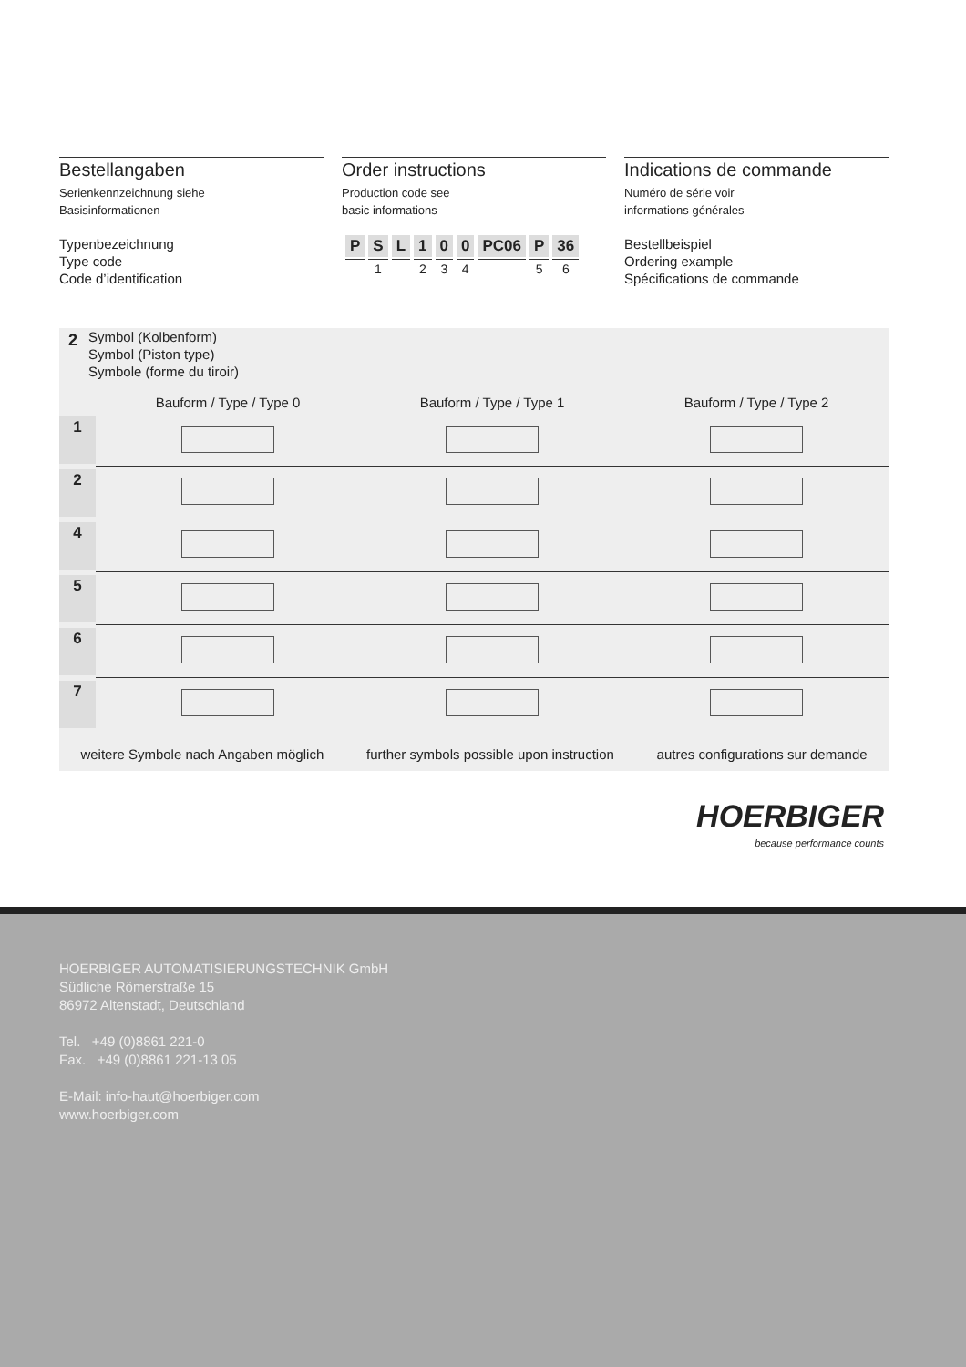Bestellangaben
Serienkennzeichnung siehe
Basisinformationen
Typenbezeichnung
Type code
Code d’identification
Order instructions
Production code see
basic informations
| P | S | L | 1 | 0 | 0 | PC06 | P | 36 |
| | 1 | | 2 | 3 | 4 | | 5 | 6 |
Indications de commande
Numéro de série voir
informations générales
Bestellbeispiel
Ordering example
Spécifications de commande
2
Symbol (Kolbenform)
Symbol (Piston type)
Symbole (forme du tiroir)
| | Bauform / Type / Type 0 | Bauform / Type / Type 1 | Bauform / Type / Type 2 |
| --- | --- | --- | --- |
| 1 | | | |
| 2 | | | |
| 4 | | | |
| 5 | | | |
| 6 | | | |
| 7 | | | |
weitere Symbole nach Angaben möglich further symbols possible upon instruction autres configurations sur demande
HOERBIGER
because performance counts
HOERBIGER AUTOMATISIERUNGSTECHNIK GmbH
Südliche Römerstraße 15
86972 Altenstadt, Deutschland
Tel. +49 (0)8861 221-0
Fax. +49 (0)8861 221-13 05
E-Mail: info-haut@hoerbiger.com
www.hoerbiger.com